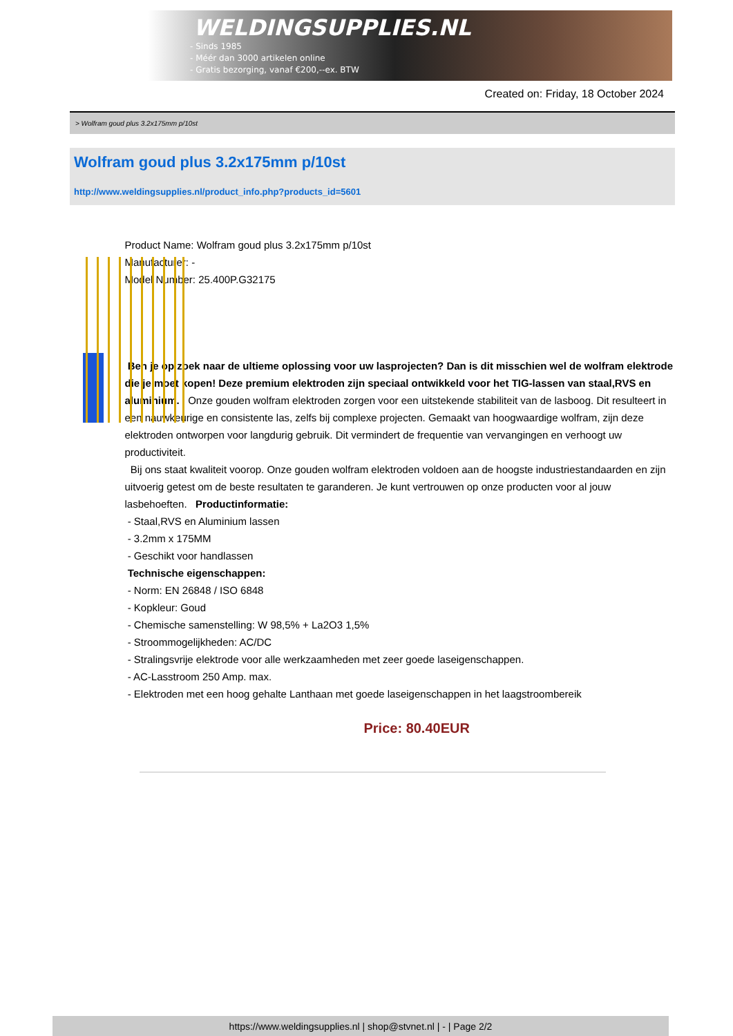WELDINGSUPPLIES.NL
- Sinds 1985
- Méér dan 3000 artikelen online
- Gratis bezorging, vanaf €200,--ex. BTW
Created on: Friday, 18 October 2024
> Wolfram goud plus 3.2x175mm p/10st
Wolfram goud plus 3.2x175mm p/10st
http://www.weldingsupplies.nl/product_info.php?products_id=5601
Product Name: Wolfram goud plus 3.2x175mm p/10st
Manufacturer: -
Model Number: 25.400P.G32175
Ben je op zoek naar de ultieme oplossing voor uw lasprojecten? Dan is dit misschien wel de wolfram elektrode die je moet kopen! Deze premium elektroden zijn speciaal ontwikkeld voor het TIG-lassen van staal,RVS en aluminium. Onze gouden wolfram elektroden zorgen voor een uitstekende stabiliteit van de lasboog. Dit resulteert in een nauwkeurige en consistente las, zelfs bij complexe projecten. Gemaakt van hoogwaardige wolfram, zijn deze elektroden ontworpen voor langdurig gebruik. Dit vermindert de frequentie van vervangingen en verhoogt uw productiviteit.
Bij ons staat kwaliteit voorop. Onze gouden wolfram elektroden voldoen aan de hoogste industriestandaarden en zijn uitvoerig getest om de beste resultaten te garanderen. Je kunt vertrouwen op onze producten voor al jouw lasbehoeften. Productinformatie:
- Staal,RVS en Aluminium lassen
- 3.2mm x 175MM
- Geschikt voor handlassen
Technische eigenschappen:
- Norm: EN 26848 / ISO 6848
- Kopkleur: Goud
- Chemische samenstelling: W 98,5% + La2O3 1,5%
- Stroommogelijkheden: AC/DC
- Stralingsvrije elektrode voor alle werkzaamheden met zeer goede laseigenschappen.
- AC-Lasstroom 250 Amp. max.
- Elektroden met een hoog gehalte Lanthaan met goede laseigenschappen in het laagstroombereik
Price: 80.40EUR
https://www.weldingsupplies.nl | shop@stvnet.nl | - | Page 2/2